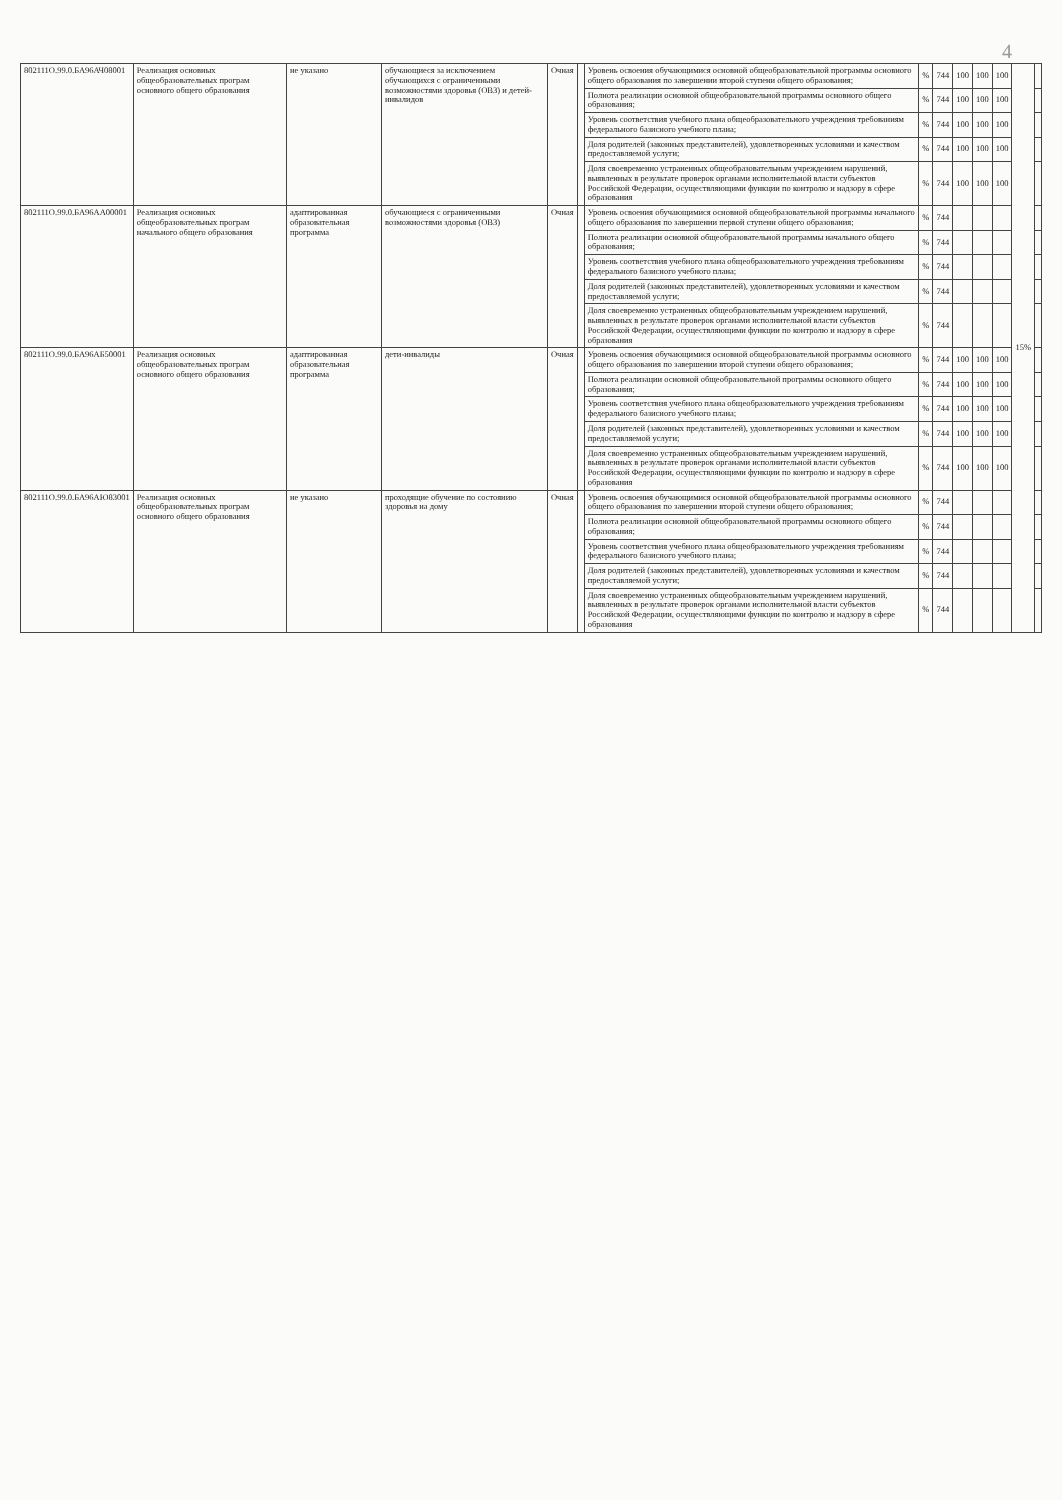4
| 802111О.99.0.БА96АЧ08001 | Реализация основных общеобразовательных програм основного общего образования | не указано | обучающиеся за исключением обучающихся с ограниченными возможностями здоровья (ОВЗ) и детей-инвалидов | Очная | | Уровень освоения обучающимися основной общеобразовательной программы основного общего образования по завершении второй ступени общего образования; | % | 744 | 100 | 100 | 100 | 15% | |
| | | | | | | Полнота реализации основной общеобразовательной программы основного общего образования; | % | 744 | 100 | 100 | 100 | | |
| | | | | | | Уровень соответствия учебного плана общеобразовательного учреждения требованиям федерального базисного учебного плана; | % | 744 | 100 | 100 | 100 | | |
| | | | | | | Доля родителей (законных представителей), удовлетворенных условиями и качеством предоставляемой услуги; | % | 744 | 100 | 100 | 100 | | |
| | | | | | | Доля своевременно устраненных общеобразовательным учреждением нарушений, выявленных в результате проверок органами исполнительной власти субъектов Российской Федерации, осуществляющими функции по контролю и надзору в сфере образования | % | 744 | 100 | 100 | 100 | | |
| 802111О.99.0.БА96АА00001 | Реализация основных общеобразовательных програм начального общего образования | адаптированная образовательная программа | обучающиеся с ограниченными возможностями здоровья (ОВЗ) | Очная | | Уровень освоения обучающимися основной общеобразовательной программы начального общего образования по завершении первой ступени общего образования; | % | 744 | | | | | |
| | | | | | | Полнота реализации основной общеобразовательной программы начального общего образования; | % | 744 | | | | | |
| | | | | | | Уровень соответствия учебного плана общеобразовательного учреждения требованиям федерального базисного учебного плана; | % | 744 | | | | | |
| | | | | | | Доля родителей (законных представителей), удовлетворенных условиями и качеством предоставляемой услуги; | % | 744 | | | | | |
| | | | | | | Доля своевременно устраненных общеобразовательным учреждением нарушений, выявленных в результате проверок органами исполнительной власти субъектов Российской Федерации, осуществляющими функции по контролю и надзору в сфере образования | % | 744 | | | | | |
| 802111О.99.0.БА96АБ50001 | Реализация основных общеобразовательных програм основного общего образования | адаптированная образовательная программа | дети-инвалиды | Очная | | Уровень освоения обучающимися основной общеобразовательной программы основного общего образования по завершении второй ступени общего образования; | % | 744 | 100 | 100 | 100 | | |
| | | | | | | Полнота реализации основной общеобразовательной программы основного общего образования; | % | 744 | 100 | 100 | 100 | | |
| | | | | | | Уровень соответствия учебного плана общеобразовательного учреждения требованиям федерального базисного учебного плана; | % | 744 | 100 | 100 | 100 | | |
| | | | | | | Доля родителей (законных представителей), удовлетворенных условиями и качеством предоставляемой услуги; | % | 744 | 100 | 100 | 100 | | |
| | | | | | | Доля своевременно устраненных общеобразовательным учреждением нарушений, выявленных в результате проверок органами исполнительной власти субъектов Российской Федерации, осуществляющими функции по контролю и надзору в сфере образования | % | 744 | 100 | 100 | 100 | | |
| 802111О.99.0.БА96АЮ83001 | Реализация основных общеобразовательных програм основного общего образования | не указано | проходящие обучение по состоянию здоровья на дому | Очная | | Уровень освоения обучающимися основной общеобразовательной программы основного общего образования по завершении второй ступени общего образования; | % | 744 | | | | | |
| | | | | | | Полнота реализации основной общеобразовательной программы основного общего образования; | % | 744 | | | | | |
| | | | | | | Уровень соответствия учебного плана общеобразовательного учреждения требованиям федерального базисного учебного плана; | % | 744 | | | | | |
| | | | | | | Доля родителей (законных представителей), удовлетворенных условиями и качеством предоставляемой услуги; | % | 744 | | | | | |
| | | | | | | Доля своевременно устраненных общеобразовательным учреждением нарушений, выявленных в результате проверок органами исполнительной власти субъектов Российской Федерации, осуществляющими функции по контролю и надзору в сфере образования | % | 744 | | | | | |